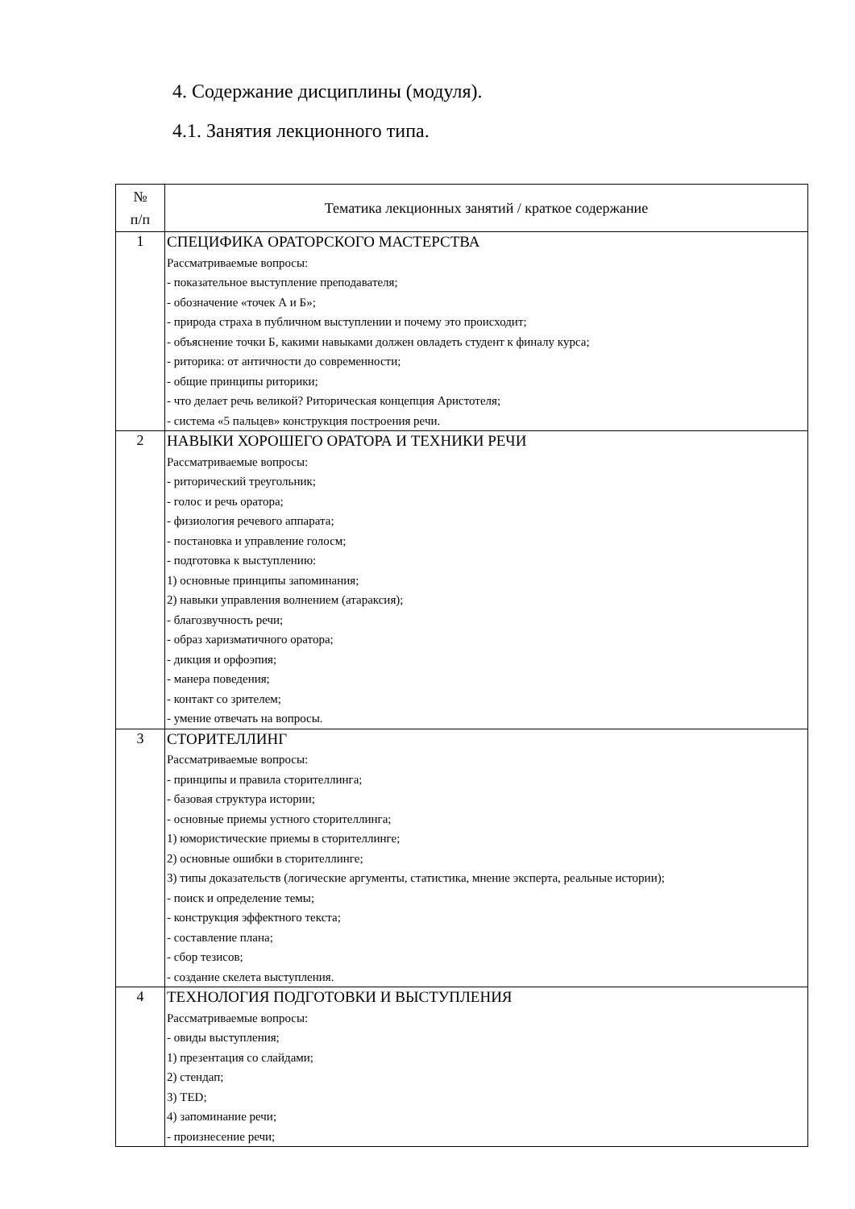4. Содержание дисциплины (модуля).
4.1. Занятия лекционного типа.
| № п/п | Тематика лекционных занятий / краткое содержание |
| --- | --- |
| 1 | СПЕЦИФИКА ОРАТОРСКОГО МАСТЕРСТВА Рассматриваемые вопросы: - показательное выступление преподавателя; - обозначение «точек А и Б»; - природа страха в публичном выступлении и почему это происходит; - объяснение точки Б, какими навыками должен овладеть студент к финалу курса; - риторика: от античности до современности; - общие принципы риторики; - что делает речь великой? Риторическая концепция Аристотеля; - система «5 пальцев» конструкция построения речи. |
| 2 | НАВЫКИ ХОРОШЕГО ОРАТОРА И ТЕХНИКИ РЕЧИ Рассматриваемые вопросы: - риторический треугольник; - голос и речь оратора; - физиология речевого аппарата; - постановка и управление голосм; - подготовка к выступлению: 1) основные принципы запоминания; 2) навыки управления волнением (атараксия); - благозвучность речи; - образ харизматичного оратора; - дикция и орфоэпия; - манера поведения; - контакт со зрителем; - умение отвечать на вопросы. |
| 3 | СТОРИТЕЛЛИНГ Рассматриваемые вопросы: - принципы и правила сторителлинга; - базовая структура истории; - основные приемы устного сторителлинга; 1) юмористические приемы в сторителлинге; 2) основные ошибки в сторителлинге; 3) типы доказательств (логические аргументы, статистика, мнение эксперта, реальные истории); - поиск и определение темы; - конструкция эффектного текста; - составление плана; - сбор тезисов; - создание скелета выступления. |
| 4 | ТЕХНОЛОГИЯ ПОДГОТОВКИ И ВЫСТУПЛЕНИЯ Рассматриваемые вопросы: - овиды выступления; 1) презентация со слайдами; 2) стендап; 3) TED; 4) запоминание речи; - произнесение речи; |